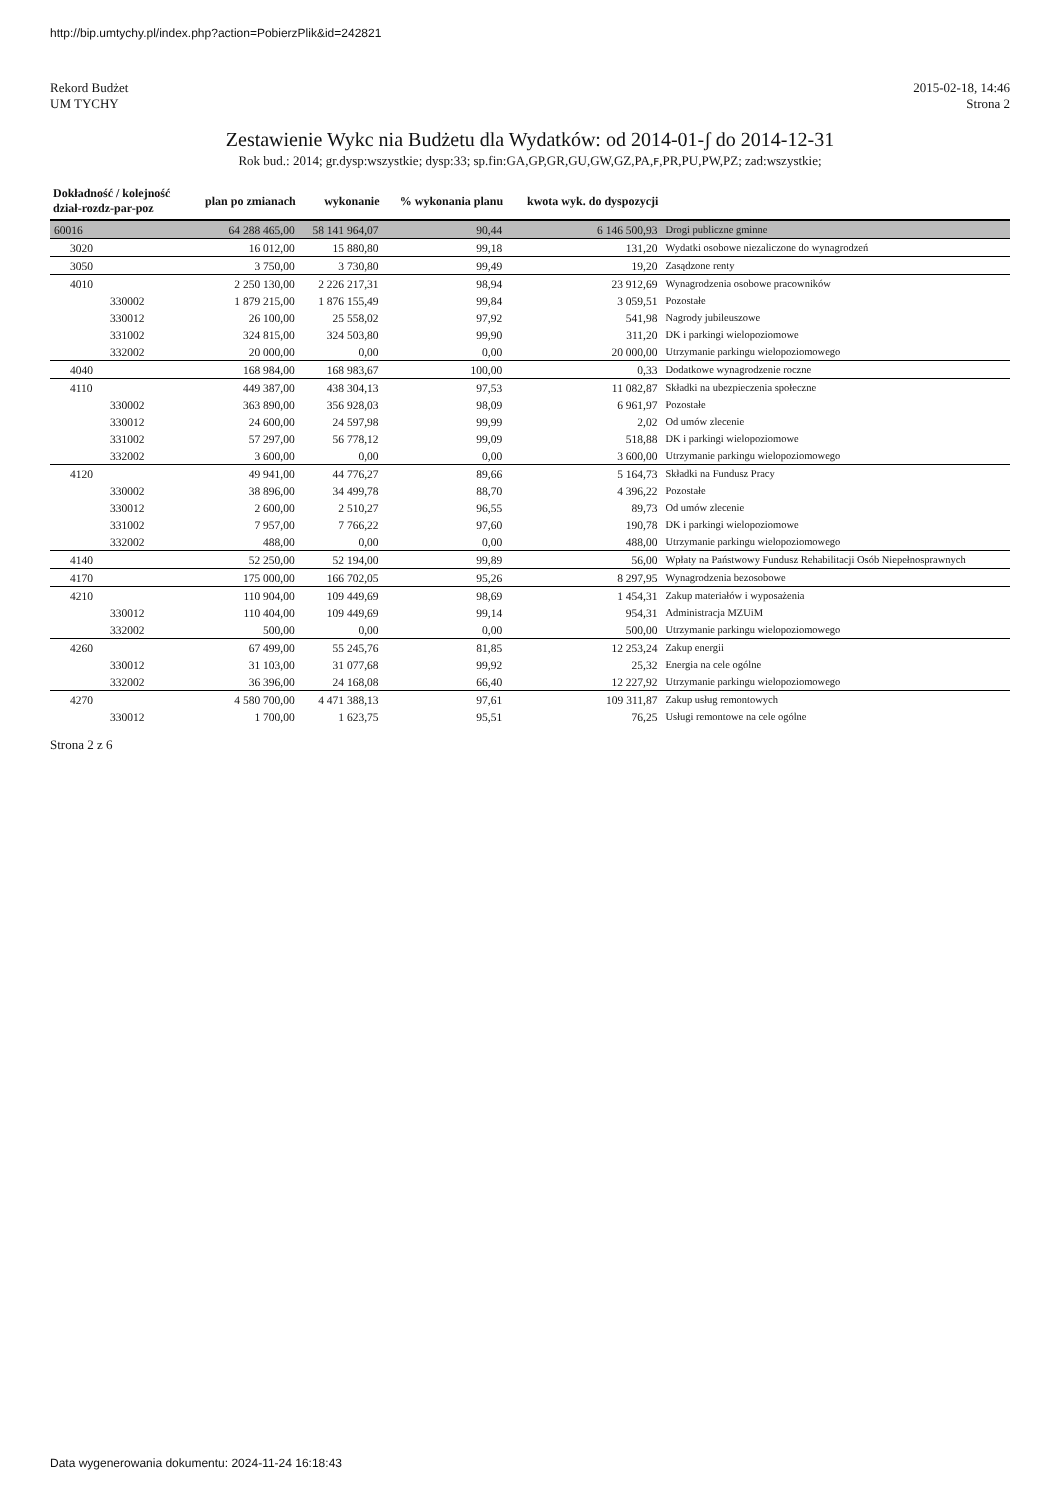http://bip.umtychy.pl/index.php?action=PobierzPlik&id=242821
Rekord Budżet
UM TYCHY
2015-02-18, 14:46
Strona 2
Zestawienie Wykc nia Budżetu dla Wydatków: od 2014-01-ʃ do 2014-12-31
Rok bud.: 2014; gr.dysp:wszystkie; dysp:33; sp.fin:GA,GP,GR,GU,GW,GZ,PA,ꜰ,PR,PU,PW,PZ; zad:wszystkie;
| Dokładność / kolejność dział-rozdz-par-poz | plan po zmianach | wykonanie | % wykonania planu | kwota wyk. do dyspozycji | |
| --- | --- | --- | --- | --- | --- |
| 60016 | 64 288 465,00 | 58 141 964,07 | 90,44 | 6 146 500,93 | Drogi publiczne gminne |
| 3020 | 16 012,00 | 15 880,80 | 99,18 | 131,20 | Wydatki osobowe niezaliczone do wynagrodzeń |
| 3050 | 3 750,00 | 3 730,80 | 99,49 | 19,20 | Zasądzone renty |
| 4010 | 2 250 130,00 | 2 226 217,31 | 98,94 | 23 912,69 | Wynagrodzenia osobowe pracowników |
| 330002 | 1 879 215,00 | 1 876 155,49 | 99,84 | 3 059,51 | Pozostałe |
| 330012 | 26 100,00 | 25 558,02 | 97,92 | 541,98 | Nagrody jubileuszowe |
| 331002 | 324 815,00 | 324 503,80 | 99,90 | 311,20 | DK i parkingi wielopoziomowe |
| 332002 | 20 000,00 | 0,00 | 0,00 | 20 000,00 | Utrzymanie parkingu wielopoziomowego |
| 4040 | 168 984,00 | 168 983,67 | 100,00 | 0,33 | Dodatkowe wynagrodzenie roczne |
| 4110 | 449 387,00 | 438 304,13 | 97,53 | 11 082,87 | Składki na ubezpieczenia społeczne |
| 330002 | 363 890,00 | 356 928,03 | 98,09 | 6 961,97 | Pozostałe |
| 330012 | 24 600,00 | 24 597,98 | 99,99 | 2,02 | Od umów zlecenie |
| 331002 | 57 297,00 | 56 778,12 | 99,09 | 518,88 | DK i parkingi wielopoziomowe |
| 332002 | 3 600,00 | 0,00 | 0,00 | 3 600,00 | Utrzymanie parkingu wielopoziomowego |
| 4120 | 49 941,00 | 44 776,27 | 89,66 | 5 164,73 | Składki na Fundusz Pracy |
| 330002 | 38 896,00 | 34 499,78 | 88,70 | 4 396,22 | Pozostałe |
| 330012 | 2 600,00 | 2 510,27 | 96,55 | 89,73 | Od umów zlecenie |
| 331002 | 7 957,00 | 7 766,22 | 97,60 | 190,78 | DK i parkingi wielopoziomowe |
| 332002 | 488,00 | 0,00 | 0,00 | 488,00 | Utrzymanie parkingu wielopoziomowego |
| 4140 | 52 250,00 | 52 194,00 | 99,89 | 56,00 | Wpłaty na Państwowy Fundusz Rehabilitacji Osób Niepełnosprawnych |
| 4170 | 175 000,00 | 166 702,05 | 95,26 | 8 297,95 | Wynagrodzenia bezosobowe |
| 4210 | 110 904,00 | 109 449,69 | 98,69 | 1 454,31 | Zakup materiałów i wyposażenia |
| 330012 | 110 404,00 | 109 449,69 | 99,14 | 954,31 | Administracja MZUiM |
| 332002 | 500,00 | 0,00 | 0,00 | 500,00 | Utrzymanie parkingu wielopoziomowego |
| 4260 | 67 499,00 | 55 245,76 | 81,85 | 12 253,24 | Zakup energii |
| 330012 | 31 103,00 | 31 077,68 | 99,92 | 25,32 | Energia na cele ogólne |
| 332002 | 36 396,00 | 24 168,08 | 66,40 | 12 227,92 | Utrzymanie parkingu wielopoziomowego |
| 4270 | 4 580 700,00 | 4 471 388,13 | 97,61 | 109 311,87 | Zakup usług remontowych |
| 330012 | 1 700,00 | 1 623,75 | 95,51 | 76,25 | Usługi remontowe na cele ogólne |
Strona 2 z 6
Data wygenerowania dokumentu: 2024-11-24 16:18:43